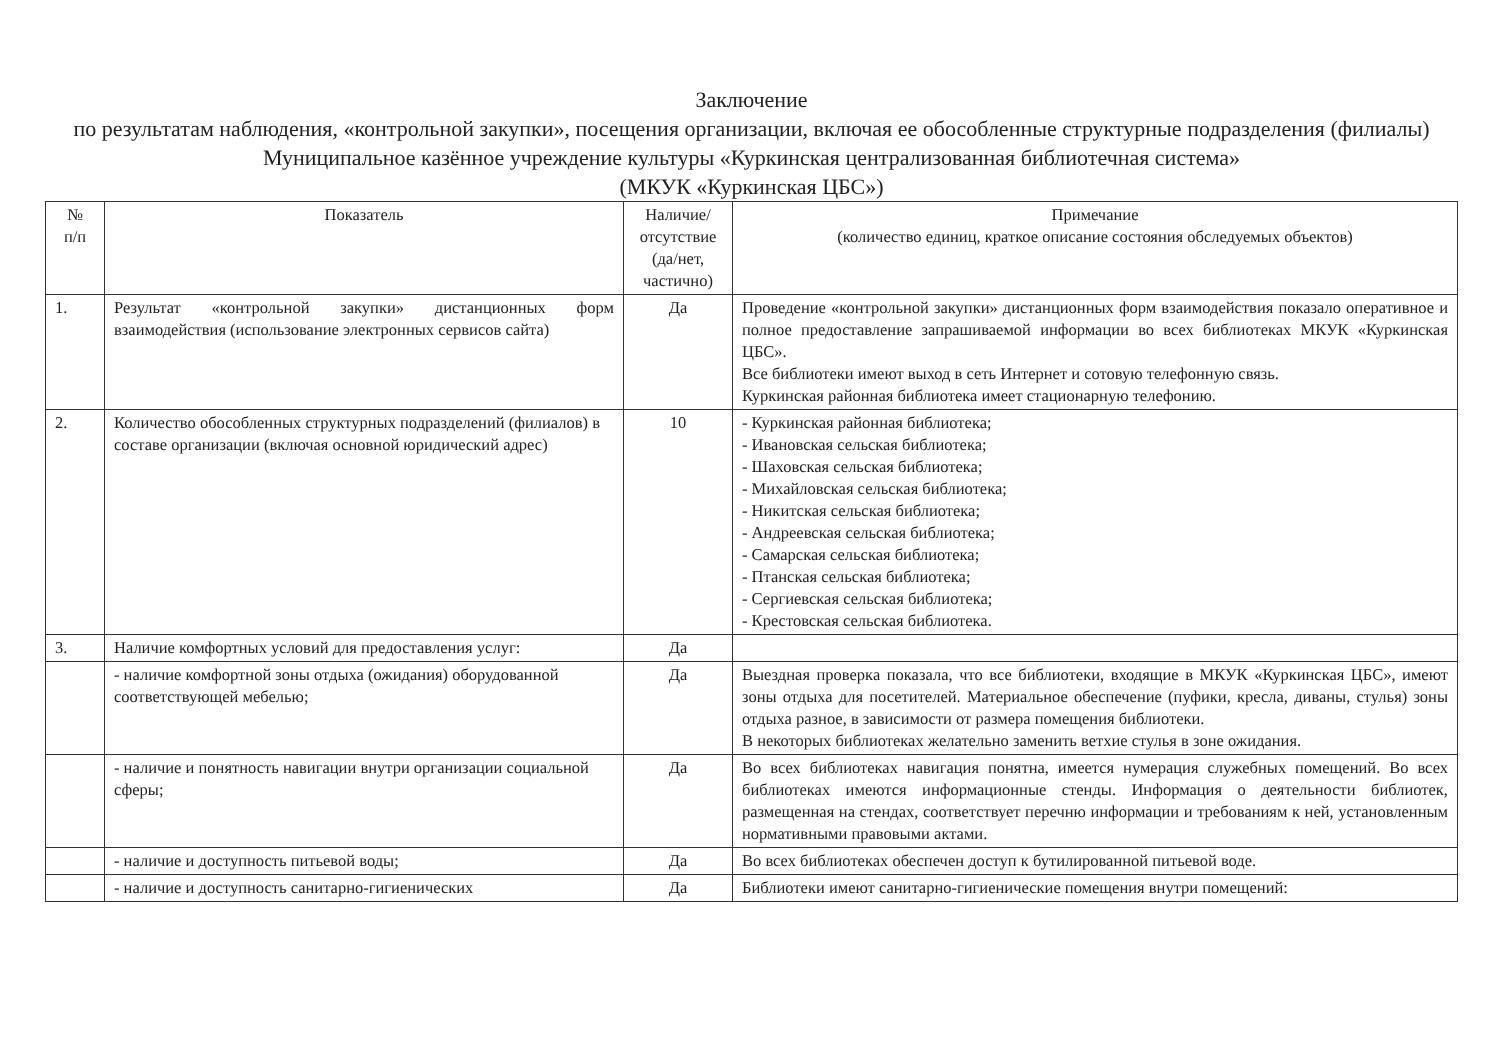Заключение
по результатам наблюдения, «контрольной закупки», посещения организации, включая ее обособленные структурные подразделения (филиалы)
Муниципальное казённое учреждение культуры «Куркинская централизованная библиотечная система»
(МКУК «Куркинская ЦБС»)
| № п/п | Показатель | Наличие/ отсутствие (да/нет, частично) | Примечание (количество единиц, краткое описание состояния обследуемых объектов) |
| --- | --- | --- | --- |
| 1. | Результат «контрольной закупки» дистанционных форм взаимодействия (использование электронных сервисов сайта) | Да | Проведение «контрольной закупки» дистанционных форм взаимодействия показало оперативное и полное предоставление запрашиваемой информации во всех библиотеках МКУК «Куркинская ЦБС». Все библиотеки имеют выход в сеть Интернет и сотовую телефонную связь. Куркинская районная библиотека имеет стационарную телефонию. |
| 2. | Количество обособленных структурных подразделений (филиалов) в составе организации (включая основной юридический адрес) | 10 | - Куркинская районная библиотека; - Ивановская сельская библиотека; - Шаховская сельская библиотека; - Михайловская сельская библиотека; - Никитская сельская библиотека; - Андреевская сельская библиотека; - Самарская сельская библиотека; - Птанская сельская библиотека; - Сергиевская сельская библиотека; - Крестовская сельская библиотека. |
| 3. | Наличие комфортных условий для предоставления услуг: | Да | |
| | - наличие комфортной зоны отдыха (ожидания) оборудованной соответствующей мебелью; | Да | Выездная проверка показала, что все библиотеки, входящие в МКУК «Куркинская ЦБС», имеют зоны отдыха для посетителей. Материальное обеспечение (пуфики, кресла, диваны, стулья) зоны отдыха разное, в зависимости от размера помещения библиотеки. В некоторых библиотеках желательно заменить ветхие стулья в зоне ожидания. |
| | - наличие и понятность навигации внутри организации социальной сферы; | Да | Во всех библиотеках навигация понятна, имеется нумерация служебных помещений. Во всех библиотеках имеются информационные стенды. Информация о деятельности библиотек, размещенная на стендах, соответствует перечню информации и требованиям к ней, установленным нормативными правовыми актами. |
| | - наличие и доступность питьевой воды; | Да | Во всех библиотеках обеспечен доступ к бутилированной питьевой воде. |
| | - наличие и доступность санитарно-гигиенических | Да | Библиотеки имеют санитарно-гигиенические помещения внутри помещений: |